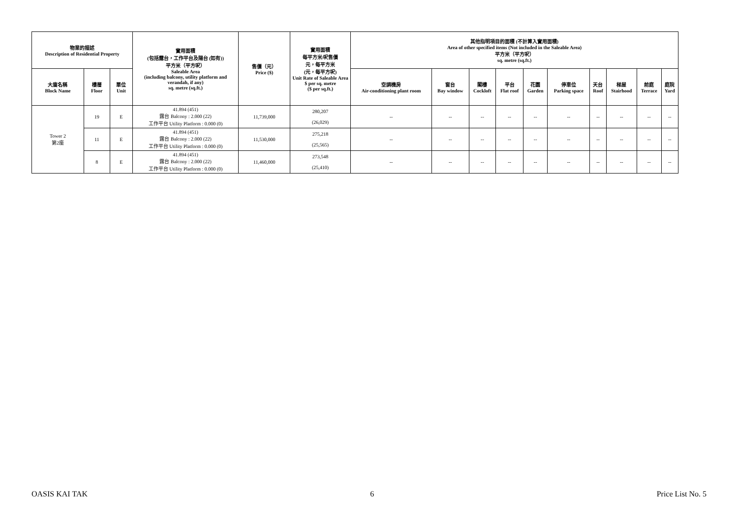| 物業的描述 Description of Residential Property | | | 實用面積 (包括露台，工作平台及陽台 (如有)) 平方米（平方呎） Saleable Area (including balcony, utility platform and verandah, if any) sq. metre (sq.ft.) | 售價（元） Price ($) | 實用面積 每平方米/呎售價 元，每平方米 (元，每平方呎) Unit Rate of Saleable Area $ per sq. metre ($ per sq.ft.) | 其他指明項目的面積 (不計算入實用面積) Area of other specified items (Not included in the Saleable Area) 平方米（平方呎） sq. metre (sq.ft.) | | | | | | | | | |
| --- | --- | --- | --- | --- | --- | --- | --- | --- | --- | --- | --- | --- | --- | --- | --- |
| 大廈名稱 Block Name | 樓層 Floor | 單位 Unit | | | | 空調機房 Air-conditioning plant room | 窗台 Bay window | 閣樓 Cockloft | 平台 Flat roof | 花園 Garden | 停車位 Parking space | 天台 Roof | 梯屋 Stairhood | 前庭 Terrace | 庭院 Yard |
| Tower 2 第2座 | 19 | E | 41.894 (451) 露台 Balcony : 2.000 (22) 工作平台 Utility Platform : 0.000 (0) | 11,739,000 | 280,207 (26,029) | -- | -- | -- | -- | -- | -- | -- | -- | -- | -- |
| | 11 | E | 41.894 (451) 露台 Balcony : 2.000 (22) 工作平台 Utility Platform : 0.000 (0) | 11,530,000 | 275,218 (25,565) | -- | -- | -- | -- | -- | -- | -- | -- | -- | -- |
| | 8 | E | 41.894 (451) 露台 Balcony : 2.000 (22) 工作平台 Utility Platform : 0.000 (0) | 11,460,000 | 273,548 (25,410) | -- | -- | -- | -- | -- | -- | -- | -- | -- | -- |
OASIS KAI TAK 6 Price List No. 5